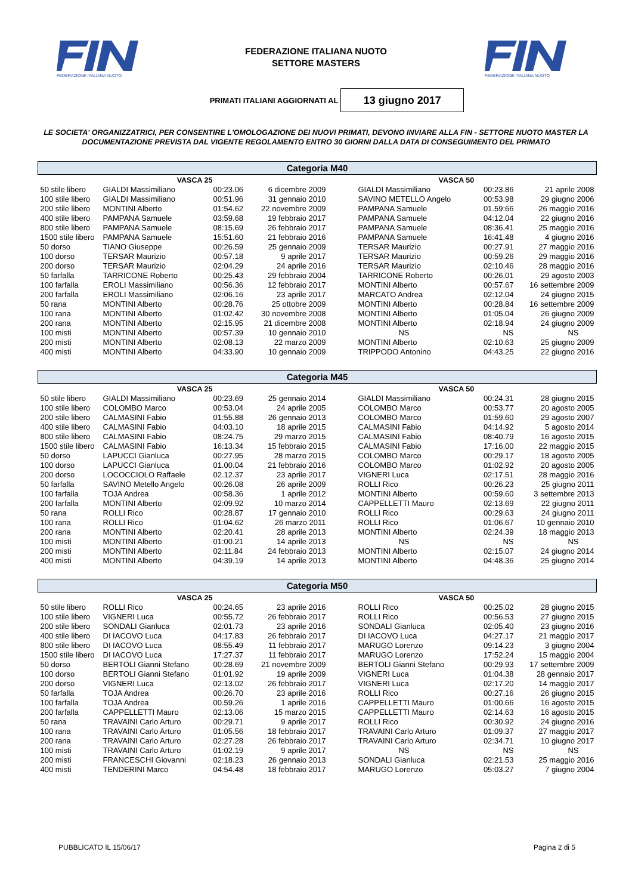FEDERAZIONE ITALIANA NUOTO
FEDERAZIONE ITALIANA NUOTO
SETTORE MASTERS
FEDERAZIONE ITALIANA NUOTO
PRIMATI ITALIANI AGGIORNATI AL
13 giugno 2017
LE SOCIETA' ORGANIZZATRICI, PER CONSENTIRE L'OMOLOGAZIONE DEI NUOVI PRIMATI, DEVONO INVIARE ALLA FIN - SETTORE NUOTO MASTER LA DOCUMENTAZIONE PREVISTA DAL VIGENTE REGOLAMENTO ENTRO 30 GIORNI DALLA DATA DI CONSEGUIMENTO DEL PRIMATO
| Categoria M40 | | | | | | |
| --- | --- | --- | --- | --- | --- | --- |
| VASCA 25 | | | | VASCA 50 | | |
| 50 stile libero | GIALDI Massimiliano | 00:23.06 | 6 dicembre 2009 | GIALDI Massimiliano | 00:23.86 | 21 aprile 2008 |
| 100 stile libero | GIALDI Massimiliano | 00:51.96 | 31 gennaio 2010 | SAVINO METELLO Angelo | 00:53.98 | 29 giugno 2006 |
| 200 stile libero | MONTINI Alberto | 01:54.62 | 22 novembre 2009 | PAMPANA Samuele | 01.59:66 | 26 maggio 2016 |
| 400 stile libero | PAMPANA Samuele | 03:59.68 | 19 febbraio 2017 | PAMPANA Samuele | 04:12.04 | 22 giugno 2016 |
| 800 stile libero | PAMPANA Samuele | 08:15.69 | 26 febbraio 2017 | PAMPANA Samuele | 08:36.41 | 25 maggio 2016 |
| 1500 stile libero | PAMPANA Samuele | 15:51.60 | 21 febbraio 2016 | PAMPANA Samuele | 16:41.48 | 4 giugno 2016 |
| 50 dorso | TIANO Giuseppe | 00:26.59 | 25 gennaio 2009 | TERSAR Maurizio | 00:27.91 | 27 maggio 2016 |
| 100 dorso | TERSAR Maurizio | 00:57.18 | 9 aprile 2017 | TERSAR Maurizio | 00:59.26 | 29 maggio 2016 |
| 200 dorso | TERSAR Maurizio | 02:04.29 | 24 aprile 2016 | TERSAR Maurizio | 02:10.46 | 28 maggio 2016 |
| 50 farfalla | TARRICONE Roberto | 00:25.43 | 29 febbraio 2004 | TARRICONE Roberto | 00:26.01 | 29 agosto 2003 |
| 100 farfalla | EROLI Massimiliano | 00:56.36 | 12 febbraio 2017 | MONTINI Alberto | 00:57.67 | 16 settembre 2009 |
| 200 farfalla | EROLI Massimiliano | 02:06.16 | 23 aprile 2017 | MARCATO Andrea | 02:12.04 | 24 giugno 2015 |
| 50 rana | MONTINI Alberto | 00:28.76 | 25 ottobre 2009 | MONTINI Alberto | 00:28.84 | 16 settembre 2009 |
| 100 rana | MONTINI Alberto | 01:02.42 | 30 novembre 2008 | MONTINI Alberto | 01:05.04 | 26 giugno 2009 |
| 200 rana | MONTINI Alberto | 02:15.95 | 21 dicembre 2008 | MONTINI Alberto | 02:18.94 | 24 giugno 2009 |
| 100 misti | MONTINI Alberto | 00:57.39 | 10 gennaio 2010 | NS | NS | NS |
| 200 misti | MONTINI Alberto | 02:08.13 | 22 marzo 2009 | MONTINI Alberto | 02:10.63 | 25 giugno 2009 |
| 400 misti | MONTINI Alberto | 04:33.90 | 10 gennaio 2009 | TRIPPODO Antonino | 04:43.25 | 22 giugno 2016 |
| Categoria M45 | | | | | | |
| VASCA 25 | | | | VASCA 50 | | |
| 50 stile libero | GIALDI Massimiliano | 00:23.69 | 25 gennaio 2014 | GIALDI Massimiliano | 00:24.31 | 28 giugno 2015 |
| 100 stile libero | COLOMBO Marco | 00:53.04 | 24 aprile 2005 | COLOMBO Marco | 00:53.77 | 20 agosto 2005 |
| 200 stile libero | CALMASINI Fabio | 01:55.88 | 26 gennaio 2013 | COLOMBO Marco | 01:59.60 | 29 agosto 2007 |
| 400 stile libero | CALMASINI Fabio | 04:03.10 | 18 aprile 2015 | CALMASINI Fabio | 04:14.92 | 5 agosto 2014 |
| 800 stile libero | CALMASINI Fabio | 08:24.75 | 29 marzo 2015 | CALMASINI Fabio | 08:40.79 | 16 agosto 2015 |
| 1500 stile libero | CALMASINI Fabio | 16:13.34 | 15 febbraio 2015 | CALMASINI Fabio | 17:16.00 | 22 maggio 2015 |
| 50 dorso | LAPUCCI Gianluca | 00:27.95 | 28 marzo 2015 | COLOMBO Marco | 00:29.17 | 18 agosto 2005 |
| 100 dorso | LAPUCCI Gianluca | 01.00.04 | 21 febbraio 2016 | COLOMBO Marco | 01:02.92 | 20 agosto 2005 |
| 200 dorso | LOCOCCIOLO Raffaele | 02.12.37 | 23 aprile 2017 | VIGNERI Luca | 02:17.51 | 28 maggio 2016 |
| 50 farfalla | SAVINO Metello Angelo | 00:26.08 | 26 aprile 2009 | ROLLI Rico | 00:26.23 | 25 giugno 2011 |
| 100 farfalla | TOJA Andrea | 00:58.36 | 1 aprile 2012 | MONTINI Alberto | 00:59.60 | 3 settembre 2013 |
| 200 farfalla | MONTINI Alberto | 02:09.92 | 10 marzo 2014 | CAPPELLETTI Mauro | 02:13.69 | 22 giugno 2011 |
| 50 rana | ROLLI Rico | 00:28.87 | 17 gennaio 2010 | ROLLI Rico | 00:29.63 | 24 giugno 2011 |
| 100 rana | ROLLI Rico | 01:04.62 | 26 marzo 2011 | ROLLI Rico | 01:06.67 | 10 gennaio 2010 |
| 200 rana | MONTINI Alberto | 02:20.41 | 28 aprile 2013 | MONTINI Alberto | 02:24.39 | 18 maggio 2013 |
| 100 misti | MONTINI Alberto | 01:00.21 | 14 aprile 2013 | NS | NS | NS |
| 200 misti | MONTINI Alberto | 02:11.84 | 24 febbraio 2013 | MONTINI Alberto | 02:15.07 | 24 giugno 2014 |
| 400 misti | MONTINI Alberto | 04:39.19 | 14 aprile 2013 | MONTINI Alberto | 04:48.36 | 25 giugno 2014 |
| Categoria M50 | | | | | | |
| VASCA 25 | | | | VASCA 50 | | |
| 50 stile libero | ROLLI Rico | 00:24.65 | 23 aprile 2016 | ROLLI Rico | 00:25.02 | 28 giugno 2015 |
| 100 stile libero | VIGNERI Luca | 00:55.72 | 26 febbraio 2017 | ROLLI Rico | 00:56.53 | 27 giugno 2015 |
| 200 stile libero | SONDALI Gianluca | 02:01.73 | 23 aprile 2016 | SONDALI Gianluca | 02:05.40 | 23 giugno 2016 |
| 400 stile libero | DI IACOVO Luca | 04:17.83 | 26 febbraio 2017 | DI IACOVO Luca | 04:27.17 | 21 maggio 2017 |
| 800 stile libero | DI IACOVO Luca | 08:55.49 | 11 febbraio 2017 | MARUGO Lorenzo | 09:14.23 | 3 giugno 2004 |
| 1500 stile libero | DI IACOVO Luca | 17:27.37 | 11 febbraio 2017 | MARUGO Lorenzo | 17:52.24 | 15 maggio 2004 |
| 50 dorso | BERTOLI Gianni Stefano | 00:28.69 | 21 novembre 2009 | BERTOLI Gianni Stefano | 00:29.93 | 17 settembre 2009 |
| 100 dorso | BERTOLI Gianni Stefano | 01:01.92 | 19 aprile 2009 | VIGNERI Luca | 01:04.38 | 28 gennaio 2017 |
| 200 dorso | VIGNERI Luca | 02:13.02 | 26 febbraio 2017 | VIGNERI Luca | 02:17.20 | 14 maggio 2017 |
| 50 farfalla | TOJA Andrea | 00:26.70 | 23 aprile 2016 | ROLLI Rico | 00:27.16 | 26 giugno 2015 |
| 100 farfalla | TOJA Andrea | 00.59.26 | 1 aprile 2016 | CAPPELLETTI Mauro | 01:00.66 | 16 agosto 2015 |
| 200 farfalla | CAPPELLETTI Mauro | 02:13.06 | 15 marzo 2015 | CAPPELLETTI Mauro | 02:14.63 | 16 agosto 2015 |
| 50 rana | TRAVAINI Carlo Arturo | 00:29.71 | 9 aprile 2017 | ROLLI Rico | 00:30.92 | 24 giugno 2016 |
| 100 rana | TRAVAINI Carlo Arturo | 01:05.56 | 18 febbraio 2017 | TRAVAINI Carlo Arturo | 01:09.37 | 27 maggio 2017 |
| 200 rana | TRAVAINI Carlo Arturo | 02:27.28 | 26 febbraio 2017 | TRAVAINI Carlo Arturo | 02:34.71 | 10 giugno 2017 |
| 100 misti | TRAVAINI Carlo Arturo | 01:02.19 | 9 aprile 2017 | NS | NS | NS |
| 200 misti | FRANCESCHI Giovanni | 02:18.23 | 26 gennaio 2013 | SONDALI Gianluca | 02:21.53 | 25 maggio 2016 |
| 400 misti | TENDERINI Marco | 04:54.48 | 18 febbraio 2017 | MARUGO Lorenzo | 05:03.27 | 7 giugno 2004 |
PUBBLICATO IL 15/06/17 Pagina 2 di 5